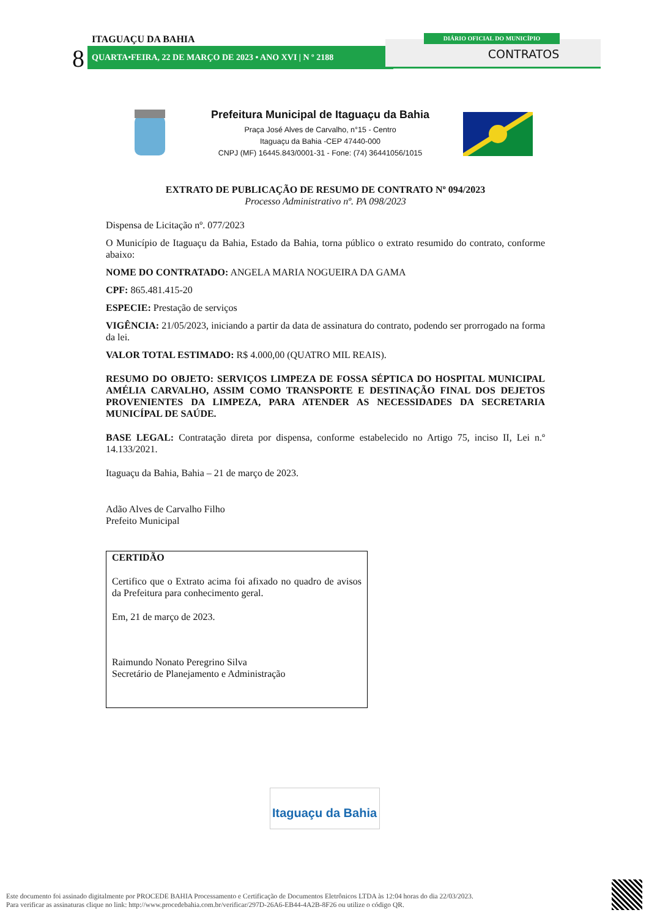ITAGUAÇU DA BAHIA
8 QUARTA•FEIRA, 22 DE MARÇO DE 2023 • ANO XVI | N º 2188 CONTRATOS
DIÁRIO OFICIAL DO MUNICÍPIO
Prefeitura Municipal de Itaguaçu da Bahia
Praça José Alves de Carvalho, n°15 - Centro
Itaguaçu da Bahia -CEP 47440-000
CNPJ (MF) 16445.843/0001-31 - Fone: (74) 36441056/1015
EXTRATO DE PUBLICAÇÃO DE RESUMO DE CONTRATO Nº 094/2023
Processo Administrativo nº. PA 098/2023
Dispensa de Licitação nº. 077/2023
O Município de Itaguaçu da Bahia, Estado da Bahia, torna público o extrato resumido do contrato, conforme abaixo:
NOME DO CONTRATADO: ANGELA MARIA NOGUEIRA DA GAMA
CPF: 865.481.415-20
ESPECIE: Prestação de serviços
VIGÊNCIA: 21/05/2023, iniciando a partir da data de assinatura do contrato, podendo ser prorrogado na forma da lei.
VALOR TOTAL ESTIMADO: R$ 4.000,00 (QUATRO MIL REAIS).
RESUMO DO OBJETO: SERVIÇOS LIMPEZA DE FOSSA SÉPTICA DO HOSPITAL MUNICIPAL AMÉLIA CARVALHO, ASSIM COMO TRANSPORTE E DESTINAÇÃO FINAL DOS DEJETOS PROVENIENTES DA LIMPEZA, PARA ATENDER AS NECESSIDADES DA SECRETARIA MUNICÍPAL DE SAÚDE.
BASE LEGAL: Contratação direta por dispensa, conforme estabelecido no Artigo 75, inciso II, Lei n.º 14.133/2021.
Itaguaçu da Bahia, Bahia – 21 de março de 2023.
Adão Alves de Carvalho Filho
Prefeito Municipal
CERTIDÃO
Certifico que o Extrato acima foi afixado no quadro de avisos da Prefeitura para conhecimento geral.
Em, 21 de março de 2023.
Raimundo Nonato Peregrino Silva
Secretário de Planejamento e Administração
Itaguaçu da Bahia
Este documento foi assinado digitalmente por PROCEDE BAHIA Processamento e Certificação de Documentos Eletrônicos LTDA às 12:04 horas do dia 22/03/2023.
Para verificar as assinaturas clique no link: http://www.procedebahia.com.br/verificar/297D-26A6-EB44-4A2B-8F26 ou utilize o código QR.